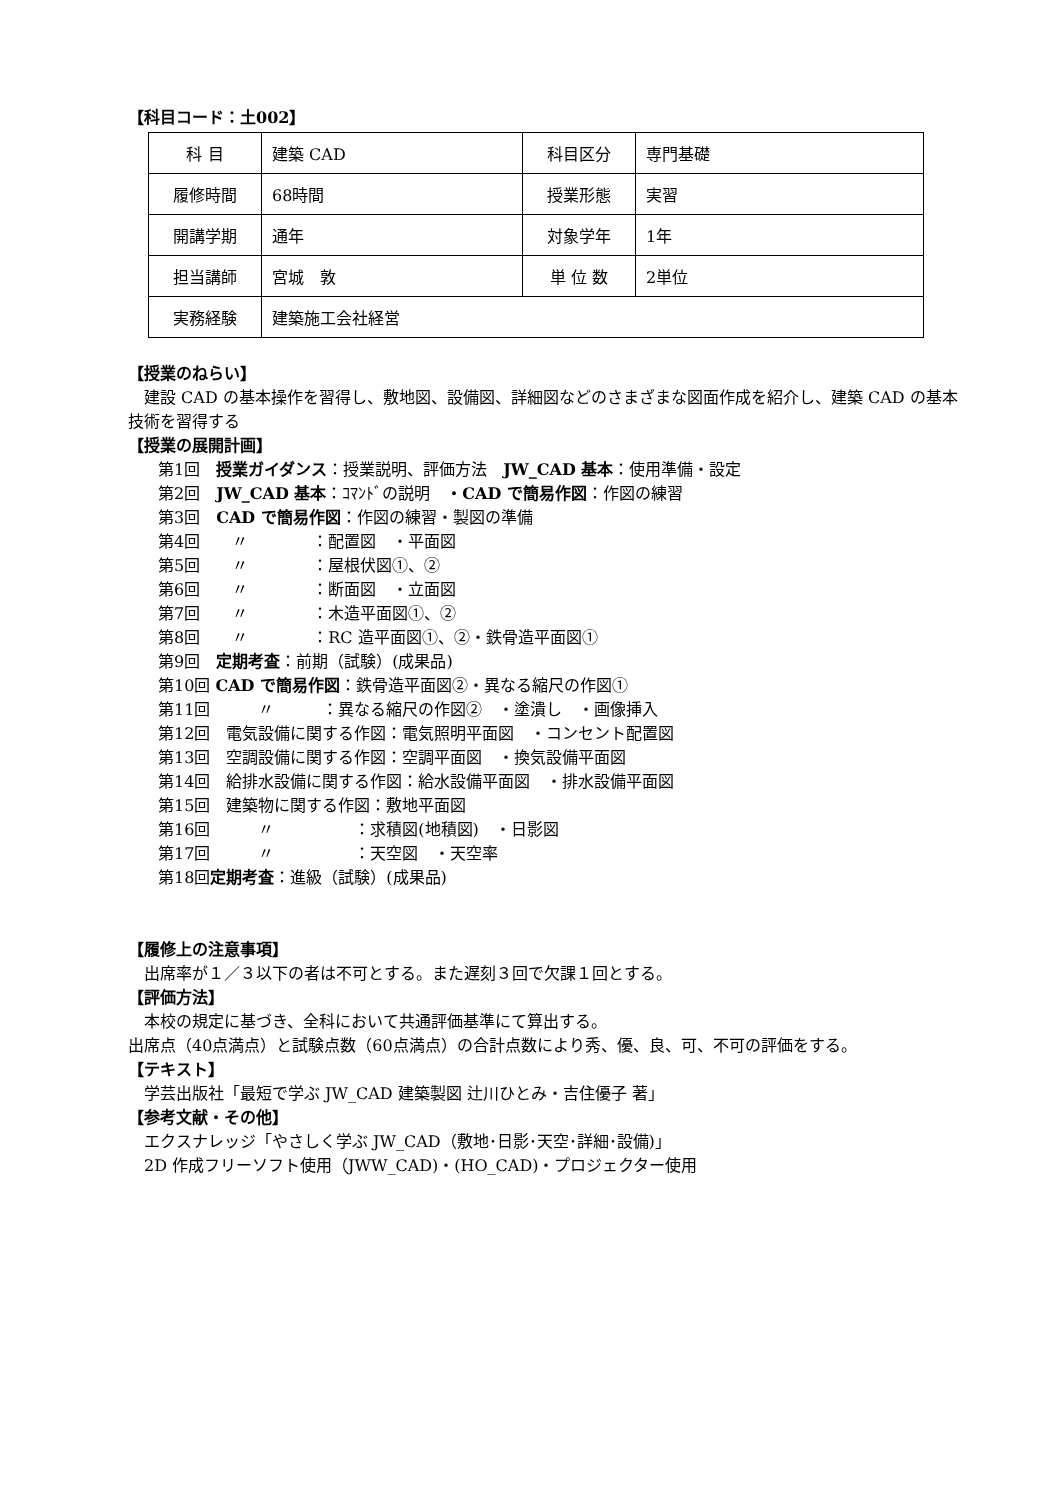【科目コード：土002】
| 科 目 | 建築 CAD | 科目区分 | 専門基礎 |
| 履修時間 | 68時間 | 授業形態 | 実習 |
| 開講学期 | 通年 | 対象学年 | 1年 |
| 担当講師 | 宮城 敦 | 単 位 数 | 2単位 |
| 実務経験 | 建築施工会社経営 | | |
【授業のねらい】
　建設 CAD の基本操作を習得し、敷地図、設備図、詳細図などのさまざまな図面作成を紹介し、建築 CAD の基本技術を習得する
【授業の展開計画】
第1回　授業ガイダンス：授業説明、評価方法　JW_CAD 基本：使用準備・設定
第2回　JW_CAD 基本：ｺﾏﾝﾄﾞの説明　・CAD で簡易作図：作図の練習
第3回　CAD で簡易作図：作図の練習・製図の準備
第4回　　〃　　　　：配置図　・平面図
第5回　　〃　　　　：屋根伏図①、②
第6回　　〃　　　　：断面図　・立面図
第7回　　〃　　　　：木造平面図①、②
第8回　　〃　　　　：RC 造平面図①、②・鉄骨造平面図①
第9回　定期考査：前期（試験）(成果品)
第10回 CAD で簡易作図：鉄骨造平面図②・異なる縮尺の作図①
第11回　　　〃　　　：異なる縮尺の作図②　・塗潰し　・画像挿入
第12回　電気設備に関する作図：電気照明平面図　・コンセント配置図
第13回　空調設備に関する作図：空調平面図　・換気設備平面図
第14回　給排水設備に関する作図：給水設備平面図　・排水設備平面図
第15回　建築物に関する作図：敷地平面図
第16回　　　〃　　　　　：求積図(地積図)　・日影図
第17回　　　〃　　　　　：天空図　・天空率
第18回定期考査：進級（試験）(成果品)
【履修上の注意事項】
　出席率が１／３以下の者は不可とする。また遅刻３回で欠課１回とする。
【評価方法】
　本校の規定に基づき、全科において共通評価基準にて算出する。
出席点（40点満点）と試験点数（60点満点）の合計点数により秀、優、良、可、不可の評価をする。
【テキスト】
　学芸出版社「最短で学ぶ JW_CAD 建築製図 辻川ひとみ・吉住優子 著」
【参考文献・その他】
　エクスナレッジ「やさしく学ぶ JW_CAD（敷地･日影･天空･詳細･設備)」
　2D 作成フリーソフト使用（JWW_CAD)・(HO_CAD)・プロジェクター使用